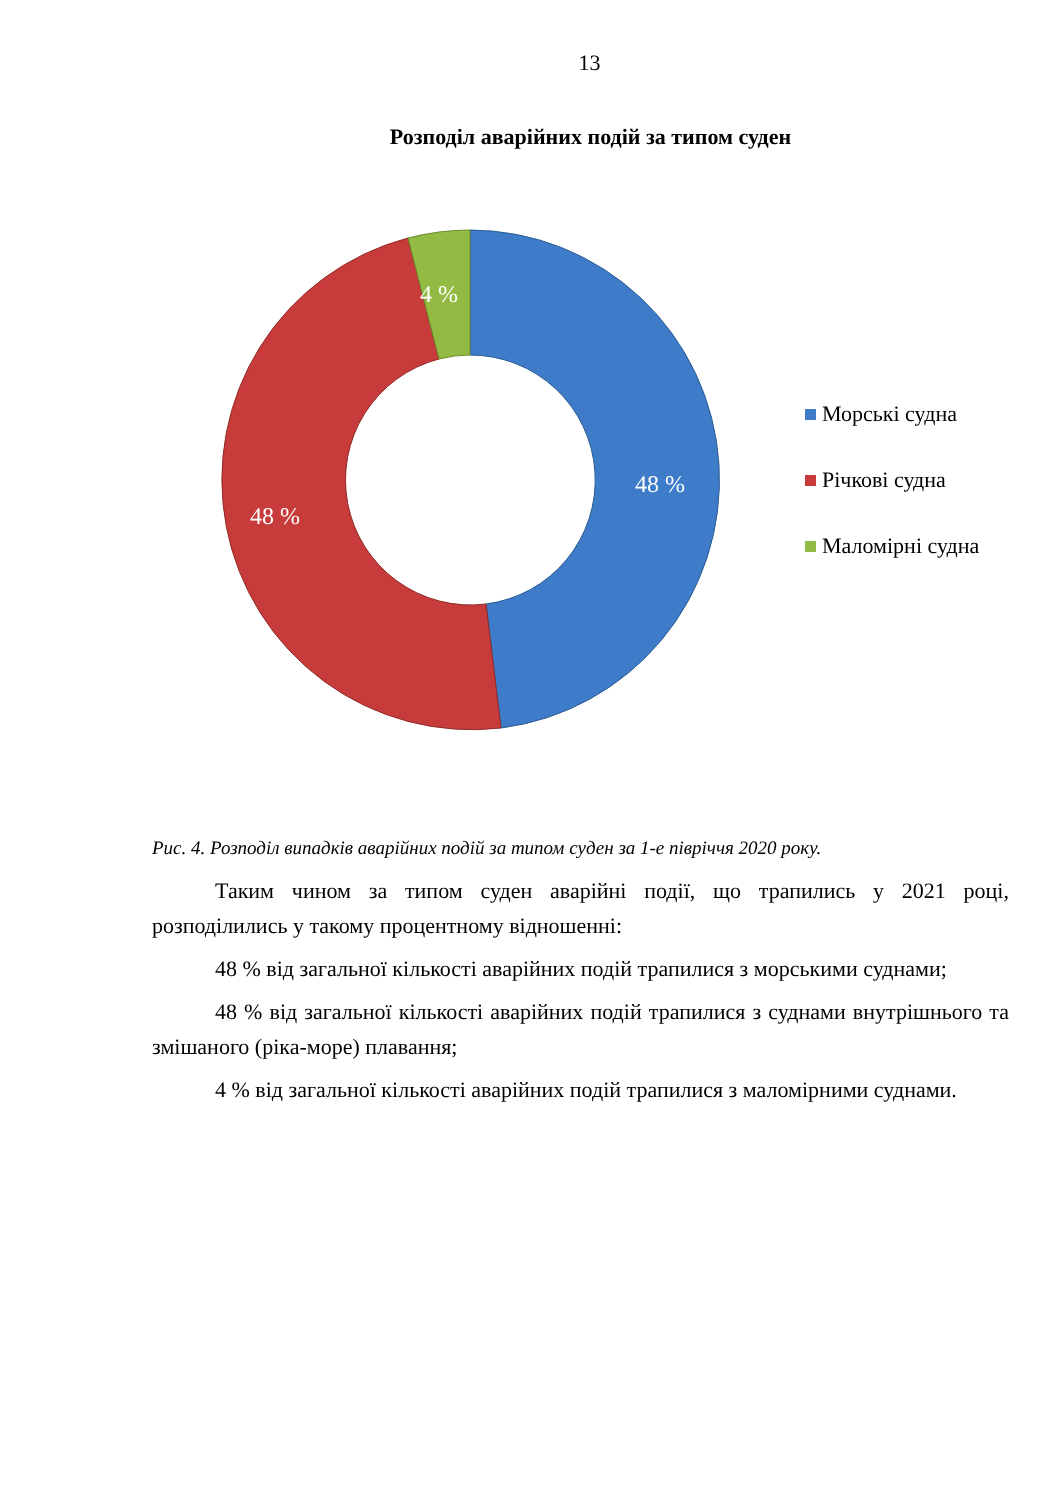13
Розподіл аварійних подій за типом суден
48 %
48 %
4 %
Морські судна
Річкові судна
Маломірні судна
Рис. 4. Розподіл випадків аварійних подій за типом суден за 1-е півріччя 2020 року.
Таким чином за типом суден аварійні події, що трапились у 2021 році, розподілились у такому процентному відношенні:
48 % від загальної кількості аварійних подій трапилися з морськими суднами;
48 % від загальної кількості аварійних подій трапилися з суднами внутрішнього та змішаного (ріка-море) плавання;
4 % від загальної кількості аварійних подій трапилися з маломірними суднами.